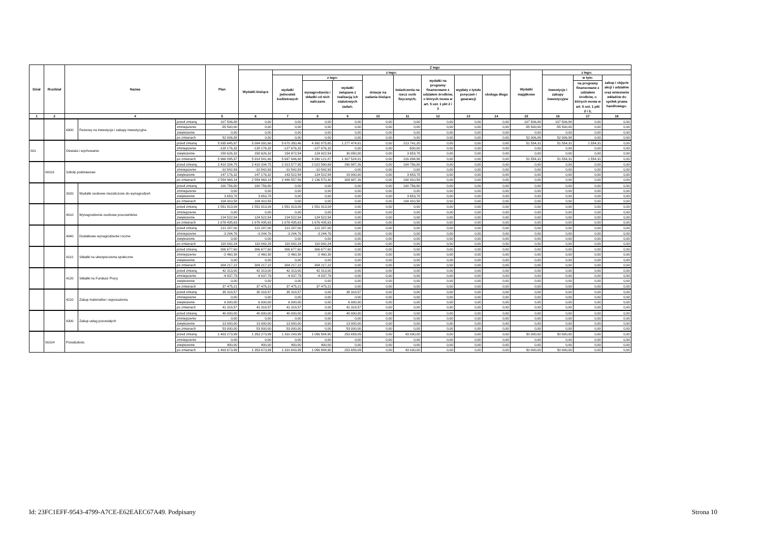| Dział | Rozdział | Nazwa | | | Plan | Z tego | | | | | | | | | | | | |
| --- | --- | --- | --- | --- | --- | --- | --- | --- | --- | --- | --- | --- | --- | --- | --- | --- | --- | --- |
| | | | | | | Wydatki bieżące | z tego: | | | | | | | | Wydatki majątkowe | z tego: | | |
| | | | | | | | wydatki jednostek budżetowych | z tego: | | dotacje na zadania bieżące | świadczenia na rzecz osób fizycznych; | wydatki na programy finansowane z udziałem środków, o których mowa w art. 5 ust. 1 pkt 2 i 3 | wypłaty z tytułu poręczeń i gwarancji | obsługa długu | | inwestycje i zakupy inwestycyjne | w tym: | zakup i objęcie akcji i udziałów oraz wniesienie wkładów do spółek prawa handlowego. |
| | | | | | | | | wynagrodzenia i składki od nich naliczane | wydatki związane z realizacją ich statutowych zadań; | | | | | | | | na programy finansowane z udziałem środków, o których mowa w art. 5 ust. 1 pkt 2 i 3, | |
| 1 | 2 | 4 | | | 5 | 6 | 7 | 8 | 9 | 10 | 11 | 12 | 13 | 14 | 15 | 16 | 17 | 18 |
| | | 6800 | Rezerwy na inwestycje i zakupy inwestycyjne | przed zmianą | 107 506,88 | 0,00 | 0,00 | 0,00 | 0,00 | 0,00 | 0,00 | 0,00 | 0,00 | 0,00 | 107 506,88 | 107 506,88 | 0,00 | 0,00 |
| | | | | zmniejszenie | -55 500,00 | 0,00 | 0,00 | 0,00 | 0,00 | 0,00 | 0,00 | 0,00 | 0,00 | 0,00 | -55 500,00 | -55 500,00 | 0,00 | 0,00 |
| | | | | zwiększenie | 0,00 | 0,00 | 0,00 | 0,00 | 0,00 | 0,00 | 0,00 | 0,00 | 0,00 | 0,00 | 0,00 | 0,00 | 0,00 | 0,00 |
| | | | | po zmianach | 52 006,88 | 0,00 | 0,00 | 0,00 | 0,00 | 0,00 | 0,00 | 0,00 | 0,00 | 0,00 | 52 006,88 | 52 006,88 | 0,00 | 0,00 |
| 801 | | Oświata i wychowanie | | przed zmianą | 5 935 645,97 | 5 884 091,66 | 5 670 350,46 | 4 392 875,65 | 1 277 474,81 | 0,00 | 213 741,20 | 0,00 | 0,00 | 0,00 | 51 554,31 | 51 554,31 | 1 554,31 | 0,00 |
| | | | | zmniejszenie | -128 176,32 | -128 176,32 | -127 676,32 | -127 676,32 | 0,00 | 0,00 | -500,00 | 0,00 | 0,00 | 0,00 | 0,00 | 0,00 | 0,00 | 0,00 |
| | | | | zwiększenie | 158 626,32 | 158 626,32 | 154 972,54 | 124 922,54 | 30 050,00 | 0,00 | 3 653,78 | 0,00 | 0,00 | 0,00 | 0,00 | 0,00 | 0,00 | 0,00 |
| | | | | po zmianach | 5 966 095,97 | 5 914 541,66 | 5 697 646,68 | 4 390 121,87 | 1 307 524,81 | 0,00 | 216 894,98 | 0,00 | 0,00 | 0,00 | 51 554,31 | 51 554,31 | 1 554,31 | 0,00 |
| | 80101 | Szkoły podstawowe | | przed zmianą | 2 418 334,75 | 2 418 334,75 | 2 313 577,95 | 2 022 590,69 | 290 987,26 | 0,00 | 104 756,80 | 0,00 | 0,00 | 0,00 | 0,00 | 0,00 | 0,00 | 0,00 |
| | | | | zmniejszenie | -10 542,93 | -10 542,93 | -10 542,93 | -10 542,93 | 0,00 | 0,00 | 0,00 | 0,00 | 0,00 | 0,00 | 0,00 | 0,00 | 0,00 | 0,00 |
| | | | | zwiększenie | 147 176,32 | 147 176,32 | 143 522,54 | 124 522,54 | 19 000,00 | 0,00 | 3 653,78 | 0,00 | 0,00 | 0,00 | 0,00 | 0,00 | 0,00 | 0,00 |
| | | | | po zmianach | 2 554 968,14 | 2 554 968,14 | 2 446 557,56 | 2 136 570,30 | 309 987,26 | 0,00 | 108 410,58 | 0,00 | 0,00 | 0,00 | 0,00 | 0,00 | 0,00 | 0,00 |
| | | 3020 | Wydatki osobowe niezaliczone do wynagrodzeń | przed zmianą | 100 756,80 | 100 756,80 | 0,00 | 0,00 | 0,00 | 0,00 | 100 756,80 | 0,00 | 0,00 | 0,00 | 0,00 | 0,00 | 0,00 | 0,00 |
| | | | | zmniejszenie | 0,00 | 0,00 | 0,00 | 0,00 | 0,00 | 0,00 | 0,00 | 0,00 | 0,00 | 0,00 | 0,00 | 0,00 | 0,00 | 0,00 |
| | | | | zwiększenie | 3 653,78 | 3 653,78 | 0,00 | 0,00 | 0,00 | 0,00 | 3 653,78 | 0,00 | 0,00 | 0,00 | 0,00 | 0,00 | 0,00 | 0,00 |
| | | | | po zmianach | 104 410,58 | 104 410,58 | 0,00 | 0,00 | 0,00 | 0,00 | 104 410,58 | 0,00 | 0,00 | 0,00 | 0,00 | 0,00 | 0,00 | 0,00 |
| | | 4010 | Wynagrodzenia osobowe pracowników | przed zmianą | 1 551 913,09 | 1 551 913,09 | 1 551 913,09 | 1 551 913,09 | 0,00 | 0,00 | 0,00 | 0,00 | 0,00 | 0,00 | 0,00 | 0,00 | 0,00 | 0,00 |
| | | | | zmniejszenie | 0,00 | 0,00 | 0,00 | 0,00 | 0,00 | 0,00 | 0,00 | 0,00 | 0,00 | 0,00 | 0,00 | 0,00 | 0,00 | 0,00 |
| | | | | zwiększenie | 124 522,54 | 124 522,54 | 124 522,54 | 124 522,54 | 0,00 | 0,00 | 0,00 | 0,00 | 0,00 | 0,00 | 0,00 | 0,00 | 0,00 | 0,00 |
| | | | | po zmianach | 1 676 435,63 | 1 676 435,63 | 1 676 435,63 | 1 676 435,63 | 0,00 | 0,00 | 0,00 | 0,00 | 0,00 | 0,00 | 0,00 | 0,00 | 0,00 | 0,00 |
| | | 4040 | Dodatkowe wynagrodzenie roczne | przed zmianą | 121 287,00 | 121 287,00 | 121 287,00 | 121 287,00 | 0,00 | 0,00 | 0,00 | 0,00 | 0,00 | 0,00 | 0,00 | 0,00 | 0,00 | 0,00 |
| | | | | zmniejszenie | -3 244,76 | -3 244,76 | -3 244,76 | -3 244,76 | 0,00 | 0,00 | 0,00 | 0,00 | 0,00 | 0,00 | 0,00 | 0,00 | 0,00 | 0,00 |
| | | | | zwiększenie | 0,00 | 0,00 | 0,00 | 0,00 | 0,00 | 0,00 | 0,00 | 0,00 | 0,00 | 0,00 | 0,00 | 0,00 | 0,00 | 0,00 |
| | | | | po zmianach | 118 042,24 | 118 042,24 | 118 042,24 | 118 042,24 | 0,00 | 0,00 | 0,00 | 0,00 | 0,00 | 0,00 | 0,00 | 0,00 | 0,00 | 0,00 |
| | | 4110 | Składki na ubezpieczenia społeczne | przed zmianą | 306 677,60 | 306 677,60 | 306 677,60 | 306 677,60 | 0,00 | 0,00 | 0,00 | 0,00 | 0,00 | 0,00 | 0,00 | 0,00 | 0,00 | 0,00 |
| | | | | zmniejszenie | -2 460,38 | -2 460,38 | -2 460,38 | -2 460,38 | 0,00 | 0,00 | 0,00 | 0,00 | 0,00 | 0,00 | 0,00 | 0,00 | 0,00 | 0,00 |
| | | | | zwiększenie | 0,00 | 0,00 | 0,00 | 0,00 | 0,00 | 0,00 | 0,00 | 0,00 | 0,00 | 0,00 | 0,00 | 0,00 | 0,00 | 0,00 |
| | | | | po zmianach | 304 217,22 | 304 217,22 | 304 217,22 | 304 217,22 | 0,00 | 0,00 | 0,00 | 0,00 | 0,00 | 0,00 | 0,00 | 0,00 | 0,00 | 0,00 |
| | | 4120 | Składki na Fundusz Pracy | przed zmianą | 42 313,00 | 42 313,00 | 42 313,00 | 42 313,00 | 0,00 | 0,00 | 0,00 | 0,00 | 0,00 | 0,00 | 0,00 | 0,00 | 0,00 | 0,00 |
| | | | | zmniejszenie | -4 837,79 | -4 837,79 | -4 837,79 | -4 837,79 | 0,00 | 0,00 | 0,00 | 0,00 | 0,00 | 0,00 | 0,00 | 0,00 | 0,00 | 0,00 |
| | | | | zwiększenie | 0,00 | 0,00 | 0,00 | 0,00 | 0,00 | 0,00 | 0,00 | 0,00 | 0,00 | 0,00 | 0,00 | 0,00 | 0,00 | 0,00 |
| | | | | po zmianach | 37 475,21 | 37 475,21 | 37 475,21 | 37 475,21 | 0,00 | 0,00 | 0,00 | 0,00 | 0,00 | 0,00 | 0,00 | 0,00 | 0,00 | 0,00 |
| | | 4210 | Zakup materiałów i wyposażenia | przed zmianą | 35 318,57 | 35 318,57 | 35 318,57 | 0,00 | 35 318,57 | 0,00 | 0,00 | 0,00 | 0,00 | 0,00 | 0,00 | 0,00 | 0,00 | 0,00 |
| | | | | zmniejszenie | 0,00 | 0,00 | 0,00 | 0,00 | 0,00 | 0,00 | 0,00 | 0,00 | 0,00 | 0,00 | 0,00 | 0,00 | 0,00 | 0,00 |
| | | | | zwiększenie | 6 000,00 | 6 000,00 | 6 000,00 | 0,00 | 6 000,00 | 0,00 | 0,00 | 0,00 | 0,00 | 0,00 | 0,00 | 0,00 | 0,00 | 0,00 |
| | | | | po zmianach | 41 318,57 | 41 318,57 | 41 318,57 | 0,00 | 41 318,57 | 0,00 | 0,00 | 0,00 | 0,00 | 0,00 | 0,00 | 0,00 | 0,00 | 0,00 |
| | | 4300 | Zakup usług pozostałych | przed zmianą | 40 000,00 | 40 000,00 | 40 000,00 | 0,00 | 40 000,00 | 0,00 | 0,00 | 0,00 | 0,00 | 0,00 | 0,00 | 0,00 | 0,00 | 0,00 |
| | | | | zmniejszenie | 0,00 | 0,00 | 0,00 | 0,00 | 0,00 | 0,00 | 0,00 | 0,00 | 0,00 | 0,00 | 0,00 | 0,00 | 0,00 | 0,00 |
| | | | | zwiększenie | 13 000,00 | 13 000,00 | 13 000,00 | 0,00 | 13 000,00 | 0,00 | 0,00 | 0,00 | 0,00 | 0,00 | 0,00 | 0,00 | 0,00 | 0,00 |
| | | | | po zmianach | 53 000,00 | 53 000,00 | 53 000,00 | 0,00 | 53 000,00 | 0,00 | 0,00 | 0,00 | 0,00 | 0,00 | 0,00 | 0,00 | 0,00 | 0,00 |
| | 80104 | Przedszkola | | przed zmianą | 1 403 273,99 | 1 353 273,99 | 1 310 243,99 | 1 056 584,90 | 253 659,09 | 0,00 | 43 030,00 | 0,00 | 0,00 | 0,00 | 50 000,00 | 50 000,00 | 0,00 | 0,00 |
| | | | | zmniejszenie | 0,00 | 0,00 | 0,00 | 0,00 | 0,00 | 0,00 | 0,00 | 0,00 | 0,00 | 0,00 | 0,00 | 0,00 | 0,00 | 0,00 |
| | | | | zwiększenie | 400,00 | 400,00 | 400,00 | 400,00 | 0,00 | 0,00 | 0,00 | 0,00 | 0,00 | 0,00 | 0,00 | 0,00 | 0,00 | 0,00 |
| | | | | po zmianach | 1 403 673,99 | 1 353 673,99 | 1 310 643,99 | 1 056 984,90 | 253 659,09 | 0,00 | 43 030,00 | 0,00 | 0,00 | 0,00 | 50 000,00 | 50 000,00 | 0,00 | 0,00 |
Id: 23FC1EFF-9543-4799-A7CE-E62EAEC67A49. Podpisany Strona 10